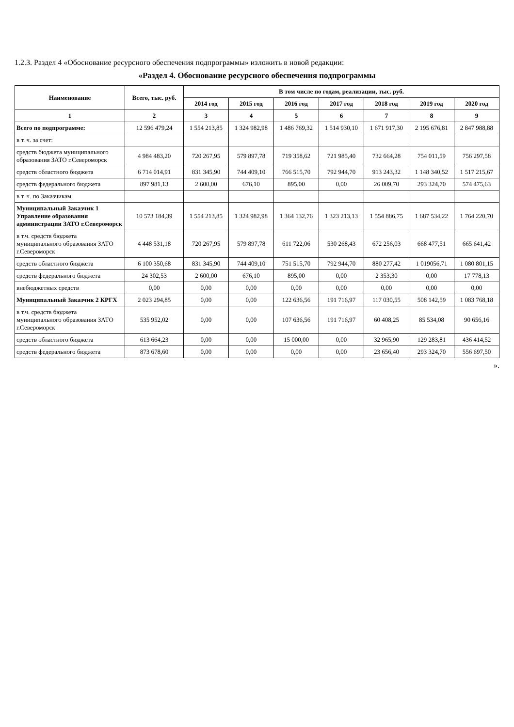1.2.3. Раздел 4 «Обоснование ресурсного обеспечения подпрограммы» изложить в новой редакции:
«Раздел 4. Обоснование ресурсного обеспечения подпрограммы
| Наименование | Всего, тыс. руб. | В том числе по годам, реализации, тыс. руб. | | | | | | |
| --- | --- | --- | --- | --- | --- | --- | --- | --- |
| | | 2014 год | 2015 год | 2016 год | 2017 год | 2018 год | 2019 год | 2020 год |
| 1 | 2 | 3 | 4 | 5 | 6 | 7 | 8 | 9 |
| Всего по подпрограмме: | 12 596 479,24 | 1 554 213,85 | 1 324 982,98 | 1 486 769,32 | 1 514 930,10 | 1 671 917,30 | 2 195 676,81 | 2 847 988,88 |
| в т. ч. за счет: | | | | | | | | |
| средств бюджета муниципального образования ЗАТО г.Североморск | 4 984 483,20 | 720 267,95 | 579 897,78 | 719 358,62 | 721 985,40 | 732 664,28 | 754 011,59 | 756 297,58 |
| средств областного бюджета | 6 714 014,91 | 831 345,90 | 744 409,10 | 766 515,70 | 792 944,70 | 913 243,32 | 1 148 340,52 | 1 517 215,67 |
| средств федерального бюджета | 897 981,13 | 2 600,00 | 676,10 | 895,00 | 0,00 | 26 009,70 | 293 324,70 | 574 475,63 |
| в т. ч. по Заказчикам | | | | | | | | |
| Муниципальный Заказчик 1 Управление образования администрации ЗАТО г.Североморск | 10 573 184,39 | 1 554 213,85 | 1 324 982,98 | 1 364 132,76 | 1 323 213,13 | 1 554 886,75 | 1 687 534,22 | 1 764 220,70 |
| в т.ч. средств бюджета муниципального образования ЗАТО г.Североморск | 4 448 531,18 | 720 267,95 | 579 897,78 | 611 722,06 | 530 268,43 | 672 256,03 | 668 477,51 | 665 641,42 |
| средств областного бюджета | 6 100 350,68 | 831 345,90 | 744 409,10 | 751 515,70 | 792 944,70 | 880 277,42 | 1 019056,71 | 1 080 801,15 |
| средств федерального бюджета | 24 302,53 | 2 600,00 | 676,10 | 895,00 | 0,00 | 2 353,30 | 0,00 | 17 778,13 |
| внебюджетных средств | 0,00 | 0,00 | 0,00 | 0,00 | 0,00 | 0,00 | 0,00 | 0,00 |
| Муниципальный Заказчик 2 КРГХ | 2 023 294,85 | 0,00 | 0,00 | 122 636,56 | 191 716,97 | 117 030,55 | 508 142,59 | 1 083 768,18 |
| в т.ч. средств бюджета муниципального образования ЗАТО г.Североморск | 535 952,02 | 0,00 | 0,00 | 107 636,56 | 191 716,97 | 60 408,25 | 85 534,08 | 90 656,16 |
| средств областного бюджета | 613 664,23 | 0,00 | 0,00 | 15 000,00 | 0,00 | 32 965,90 | 129 283,81 | 436 414,52 |
| средств федерального бюджета | 873 678,60 | 0,00 | 0,00 | 0,00 | 0,00 | 23 656,40 | 293 324,70 | 556 697,50 |
».